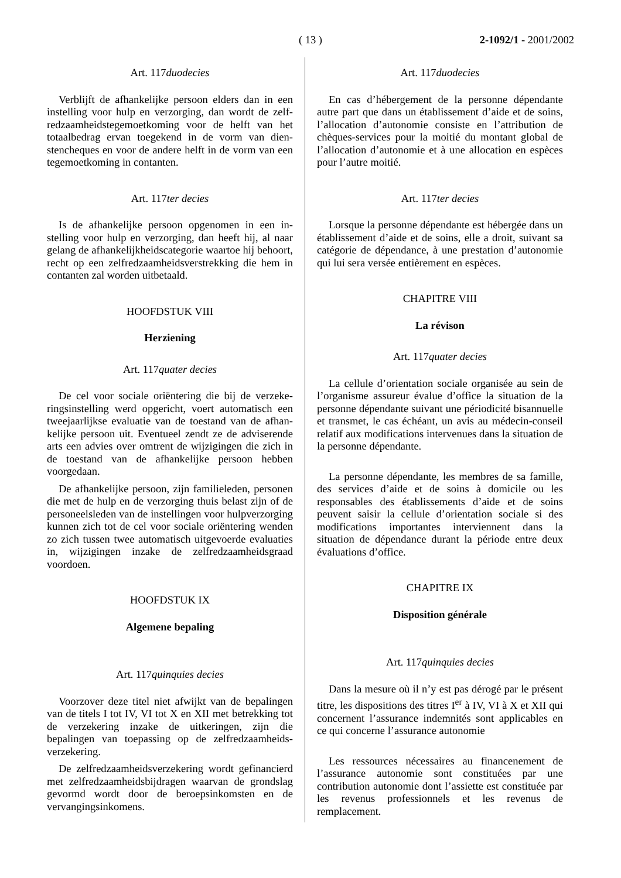( 13 )
2-1092/1 - 2001/2002
Art. 117duodecies
Verblijft de afhankelijke persoon elders dan in een instelling voor hulp en verzorging, dan wordt de zelf­redzaamheidstegemoetkoming voor de helft van het totaalbedrag ervan toegekend in de vorm van dien­stencheques en voor de andere helft in de vorm van een tegemoetkoming in contanten.
Art. 117ter decies
Is de afhankelijke persoon opgenomen in een in­stelling voor hulp en verzorging, dan heeft hij, al naar gelang de afhankelijkheidscategorie waartoe hij behoort, recht op een zelfredzaamheidsverstrekking die hem in contanten zal worden uitbetaald.
HOOFDSTUK VIII
Herziening
Art. 117quater decies
De cel voor sociale oriëntering die bij de verzeke­ringsinstelling werd opgericht, voert automatisch een tweejaarlijkse evaluatie van de toestand van de afhan­kelijke persoon uit. Eventueel zendt ze de adviserende arts een advies over omtrent de wijzigingen die zich in de toestand van de afhankelijke persoon hebben voorgedaan.
De afhankelijke persoon, zijn familieleden, perso­nen die met de hulp en de verzorging thuis belast zijn of de personeelsleden van de instellingen voor hulp­verzorging kunnen zich tot de cel voor sociale oriënte­ring wenden zo zich tussen twee automatisch uitge­voerde evaluaties in, wijzigingen inzake de zelfred­zaamheidsgraad voordoen.
HOOFDSTUK IX
Algemene bepaling
Art. 117quinquies decies
Voorzover deze titel niet afwijkt van de bepalingen van de titels I tot IV, VI tot X en XII met betrekking tot de verzekering inzake de uitkeringen, zijn die bepalingen van toepassing op de zelfredzaamheids­verzekering.
De zelfredzaamheidsverzekering wordt gefinan­cierd met zelfredzaamheidsbijdragen waarvan de grondslag gevormd wordt door de beroepsinkomsten en de vervangingsinkomens.
Art. 117duodecies
En cas d’hébergement de la personne dépendante autre part que dans un établissement d’aide et de soins, l’allocation d’autonomie consiste en l’attribution de chèques-services pour la moitié du montant global de l’allocation d’autonomie et à une allocation en espèces pour l’autre moitié.
Art. 117ter decies
Lorsque la personne dépendante est hébergée dans un établissement d’aide et de soins, elle a droit, suivant sa catégorie de dépendance, à une prestation d’autonomie qui lui sera versée entièrement en espè­ces.
CHAPITRE VIII
La révison
Art. 117quater decies
La cellule d’orientation sociale organisée au sein de l’organisme assureur évalue d’office la situation de la personne dépendante suivant une périodicité bisan­nuelle et transmet, le cas échéant, un avis au médecin-conseil relatif aux modifications intervenues dans la situation de la personne dépendante.
La personne dépendante, les membres de sa famille, des services d’aide et de soins à domicile ou les responsables des établissements d’aide et de soins peuvent saisir la cellule d’orientation sociale si des modifications importantes interviennent dans la situation de dépendance durant la période entre deux évaluations d’office.
CHAPITRE IX
Disposition générale
Art. 117quinquies decies
Dans la mesure où il n’y est pas dérogé par le présent titre, les dispositions des titres I<sup>er</sup> à IV, VI à X et XII qui concernent l’assurance indemnités sont applicables en ce qui concerne l’assurance autonomie
Les ressources nécessaires au financenement de l’assurance autonomie sont constituées par une contribution autonomie dont l’assiette est constituée par les revenus professionnels et les revenus de remplacement.